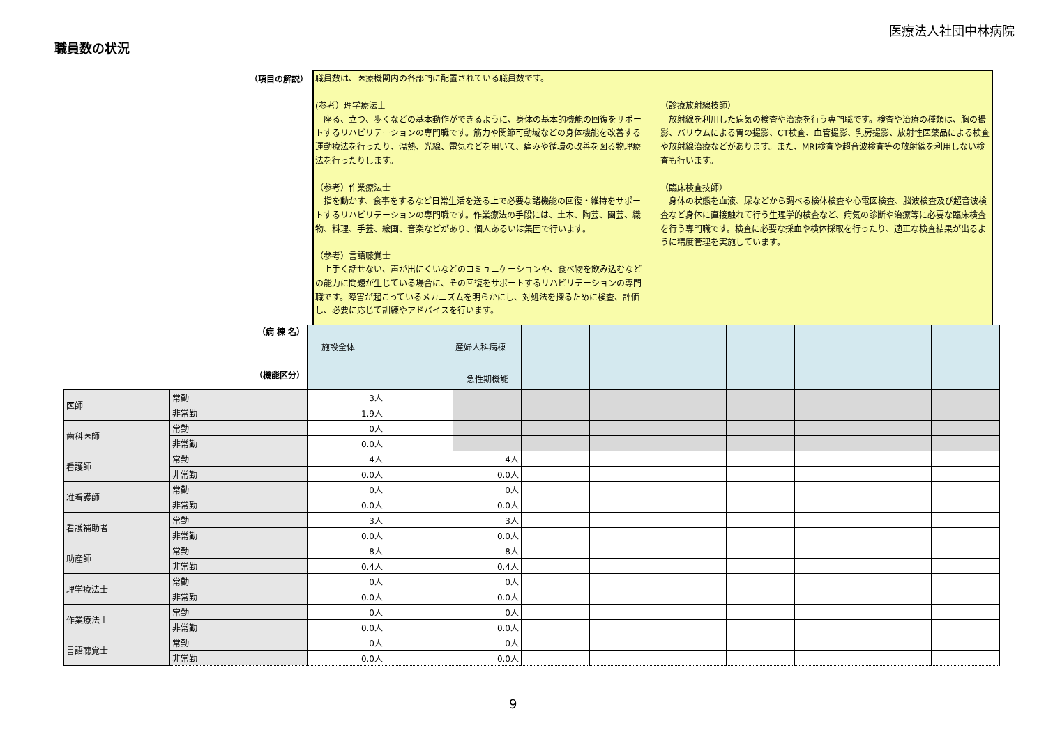医療法人社団中林病院
職員数の状況
（項目の解説）
職員数は、医療機関内の各部門に配置されている職員数です。
(参考）理学療法士
　座る、立つ、歩くなどの基本動作ができるように、身体の基本的機能の回復をサポートするリハビリテーションの専門職です。筋力や関節可動域などの身体機能を改善する運動療法を行ったり、温熱、光線、電気などを用いて、痛みや循環の改善を図る物理療法を行ったりします。
（参考）作業療法士
　指を動かす、食事をするなど日常生活を送る上で必要な諸機能の回復・維持をサポートするリハビリテーションの専門職です。作業療法の手段には、土木、陶芸、園芸、織物、料理、手芸、絵画、音楽などがあり、個人あるいは集団で行います。
（参考）言語聴覚士
　上手く話せない、声が出にくいなどのコミュニケーションや、食べ物を飲み込むなどの能力に問題が生じている場合に、その回復をサポートするリハビリテーションの専門職です。障害が起こっているメカニズムを明らかにし、対処法を探るために検査、評価し、必要に応じて訓練やアドバイスを行います。
（診療放射線技師）
　放射線を利用した病気の検査や治療を行う専門職です。検査や治療の種類は、胸の撮影、バリウムによる胃の撮影、CT検査、血管撮影、乳房撮影、放射性医薬品による検査や放射線治療などがあります。また、MRI検査や超音波検査等の放射線を利用しない検査も行います。
（臨床検査技師）
　身体の状態を血液、尿などから調べる検体検査や心電図検査、脳波検査及び超音波検査など身体に直接触れて行う生理学的検査など、病気の診断や治療等に必要な臨床検査を行う専門職です。検査に必要な採血や検体採取を行ったり、適正な検査結果が出るように精度管理を実施しています。
| （病 棟 名） | | 施設全体 | 産婦人科病棟 | | | | | | | |
| （機能区分） | | | 急性期機能 | | | | | | | |
| 医師 | 常勤 | 3人 | | | | | | | | |
| | 非常勤 | 1.9人 | | | | | | | | |
| 歯科医師 | 常勤 | 0人 | | | | | | | | |
| | 非常勤 | 0.0人 | | | | | | | | |
| 看護師 | 常勤 | 4人 | 4人 | | | | | | | |
| | 非常勤 | 0.0人 | 0.0人 | | | | | | | |
| 准看護師 | 常勤 | 0人 | 0人 | | | | | | | |
| | 非常勤 | 0.0人 | 0.0人 | | | | | | | |
| 看護補助者 | 常勤 | 3人 | 3人 | | | | | | | |
| | 非常勤 | 0.0人 | 0.0人 | | | | | | | |
| 助産師 | 常勤 | 8人 | 8人 | | | | | | | |
| | 非常勤 | 0.4人 | 0.4人 | | | | | | | |
| 理学療法士 | 常勤 | 0人 | 0人 | | | | | | | |
| | 非常勤 | 0.0人 | 0.0人 | | | | | | | |
| 作業療法士 | 常勤 | 0人 | 0人 | | | | | | | |
| | 非常勤 | 0.0人 | 0.0人 | | | | | | | |
| 言語聴覚士 | 常勤 | 0人 | 0人 | | | | | | | |
| | 非常勤 | 0.0人 | 0.0人 | | | | | | | |
9